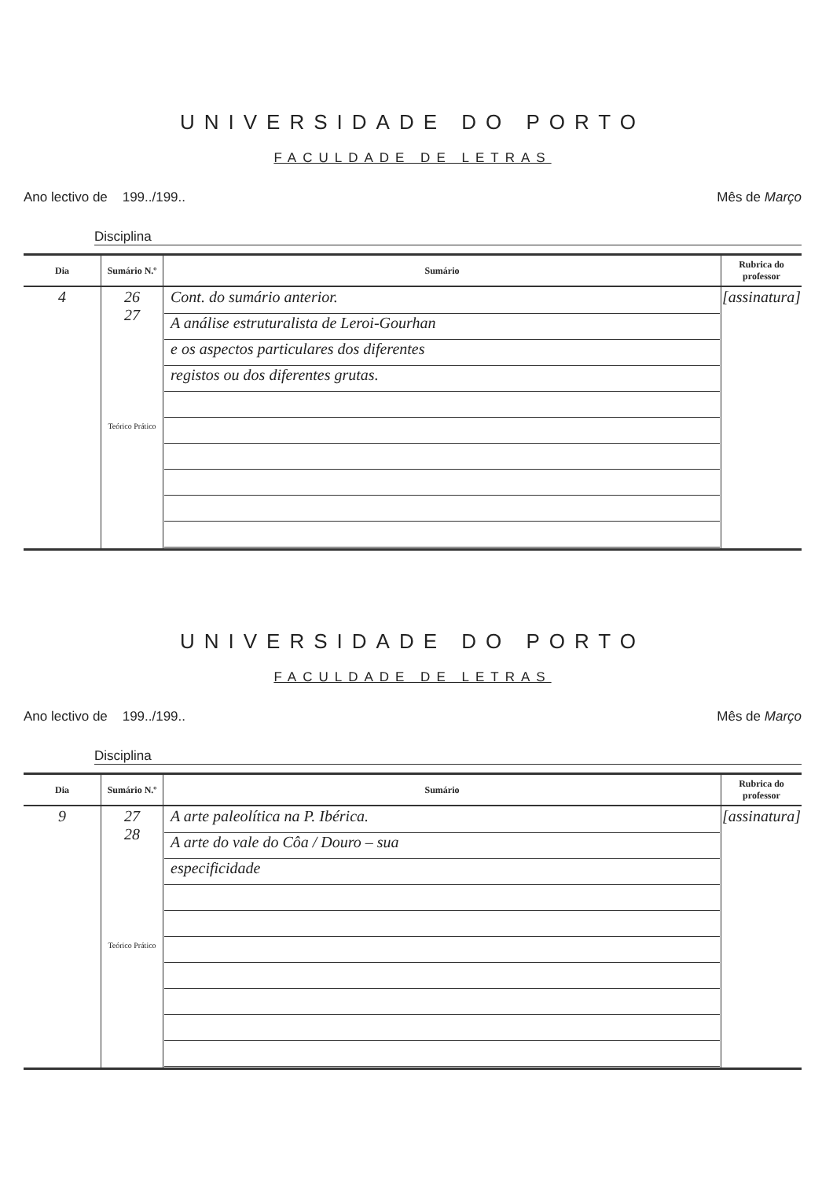UNIVERSIDADE DO PORTO
FACULDADE DE LETRAS
Ano lectivo de 199../199.. Mês de Março
Disciplina
| Dia | Sumário N.º | Sumário | Rubrica do professor |
| --- | --- | --- | --- |
| 4 | 26 27 Teórico Prático | Cont. do sumário anterior. A análise estruturalista de Leroi-Gourhan e os aspectos particulares dos diferentes registos ou dos diferentes grutas. | [assinatura] |
UNIVERSIDADE DO PORTO
FACULDADE DE LETRAS
Ano lectivo de 199../199.. Mês de Março
Disciplina
| Dia | Sumário N.º | Sumário | Rubrica do professor |
| --- | --- | --- | --- |
| 9 | 27 28 Teórico Prático | A arte paleolítica na P. Ibérica. A arte do vale do Côa / Douro – sua especificidade | [assinatura] |